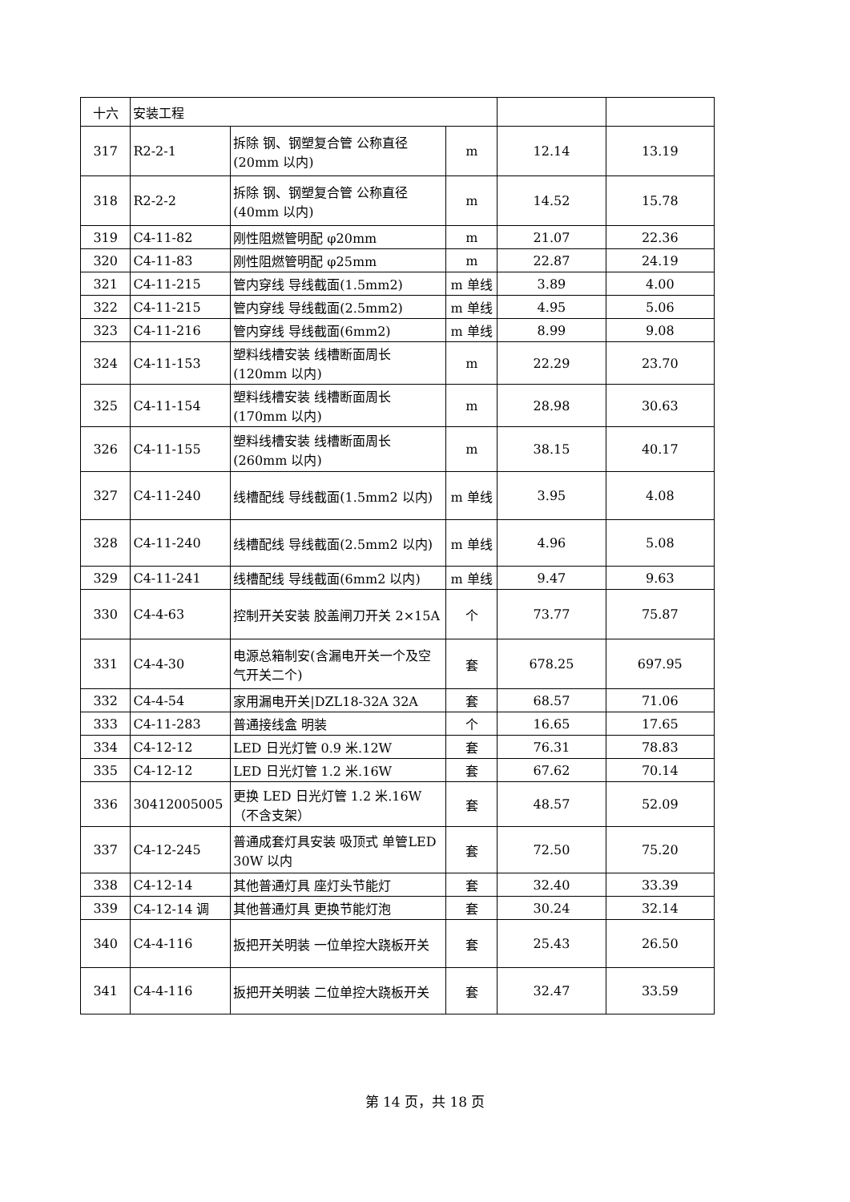| 十六 | 安装工程 | | | | |
| 317 | R2-2-1 | 拆除 钢、钢塑复合管 公称直径(20mm 以内) | m | 12.14 | 13.19 |
| 318 | R2-2-2 | 拆除 钢、钢塑复合管 公称直径(40mm 以内) | m | 14.52 | 15.78 |
| 319 | C4-11-82 | 刚性阻燃管明配 φ20mm | m | 21.07 | 22.36 |
| 320 | C4-11-83 | 刚性阻燃管明配 φ25mm | m | 22.87 | 24.19 |
| 321 | C4-11-215 | 管内穿线 导线截面(1.5mm2) | m 单线 | 3.89 | 4.00 |
| 322 | C4-11-215 | 管内穿线 导线截面(2.5mm2) | m 单线 | 4.95 | 5.06 |
| 323 | C4-11-216 | 管内穿线 导线截面(6mm2) | m 单线 | 8.99 | 9.08 |
| 324 | C4-11-153 | 塑料线槽安装 线槽断面周长(120mm 以内) | m | 22.29 | 23.70 |
| 325 | C4-11-154 | 塑料线槽安装 线槽断面周长(170mm 以内) | m | 28.98 | 30.63 |
| 326 | C4-11-155 | 塑料线槽安装 线槽断面周长(260mm 以内) | m | 38.15 | 40.17 |
| 327 | C4-11-240 | 线槽配线 导线截面(1.5mm2 以内) | m 单线 | 3.95 | 4.08 |
| 328 | C4-11-240 | 线槽配线 导线截面(2.5mm2 以内) | m 单线 | 4.96 | 5.08 |
| 329 | C4-11-241 | 线槽配线 导线截面(6mm2 以内) | m 单线 | 9.47 | 9.63 |
| 330 | C4-4-63 | 控制开关安装 胶盖闸刀开关 2×15A | 个 | 73.77 | 75.87 |
| 331 | C4-4-30 | 电源总箱制安(含漏电开关一个及空气开关二个) | 套 | 678.25 | 697.95 |
| 332 | C4-4-54 | 家用漏电开关/DZL18-32A 32A | 套 | 68.57 | 71.06 |
| 333 | C4-11-283 | 普通接线盒 明装 | 个 | 16.65 | 17.65 |
| 334 | C4-12-12 | LED 日光灯管 0.9 米.12W | 套 | 76.31 | 78.83 |
| 335 | C4-12-12 | LED 日光灯管 1.2 米.16W | 套 | 67.62 | 70.14 |
| 336 | 30412005005 | 更换 LED 日光灯管 1.2 米.16W（不含支架） | 套 | 48.57 | 52.09 |
| 337 | C4-12-245 | 普通成套灯具安装 吸顶式 单管LED 30W 以内 | 套 | 72.50 | 75.20 |
| 338 | C4-12-14 | 其他普通灯具 座灯头节能灯 | 套 | 32.40 | 33.39 |
| 339 | C4-12-14 调 | 其他普通灯具 更换节能灯泡 | 套 | 30.24 | 32.14 |
| 340 | C4-4-116 | 扳把开关明装 一位单控大跷板开关 | 套 | 25.43 | 26.50 |
| 341 | C4-4-116 | 扳把开关明装 二位单控大跷板开关 | 套 | 32.47 | 33.59 |
第 14 页，共 18 页